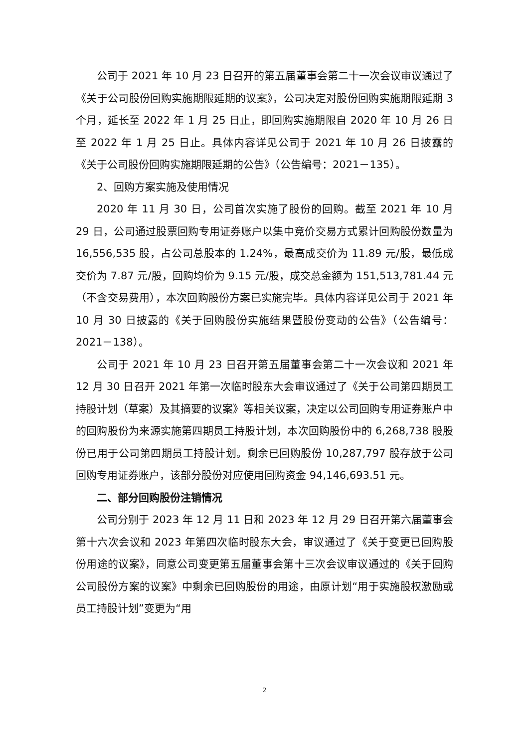公司于 2021 年 10 月 23 日召开的第五届董事会第二十一次会议审议通过了《关于公司股份回购实施期限延期的议案》，公司决定对股份回购实施期限延期 3 个月，延长至 2022 年 1 月 25 日止，即回购实施期限自 2020 年 10 月 26 日至 2022 年 1 月 25 日止。具体内容详见公司于 2021 年 10 月 26 日披露的《关于公司股份回购实施期限延期的公告》（公告编号：2021－135）。
2、回购方案实施及使用情况
2020 年 11 月 30 日，公司首次实施了股份的回购。截至 2021 年 10 月 29 日，公司通过股票回购专用证券账户以集中竞价交易方式累计回购股份数量为 16,556,535 股，占公司总股本的 1.24%，最高成交价为 11.89 元/股，最低成交价为 7.87 元/股，回购均价为 9.15 元/股，成交总金额为 151,513,781.44 元（不含交易费用），本次回购股份方案已实施完毕。具体内容详见公司于 2021 年 10 月 30 日披露的《关于回购股份实施结果暨股份变动的公告》（公告编号：2021－138）。
公司于 2021 年 10 月 23 日召开第五届董事会第二十一次会议和 2021 年 12 月 30 日召开 2021 年第一次临时股东大会审议通过了《关于公司第四期员工持股计划（草案）及其摘要的议案》等相关议案，决定以公司回购专用证券账户中的回购股份为来源实施第四期员工持股计划，本次回购股份中的 6,268,738 股股份已用于公司第四期员工持股计划。剩余已回购股份 10,287,797 股存放于公司回购专用证券账户，该部分股份对应使用回购资金 94,146,693.51 元。
二、部分回购股份注销情况
公司分别于 2023 年 12 月 11 日和 2023 年 12 月 29 日召开第六届董事会第十六次会议和 2023 年第四次临时股东大会，审议通过了《关于变更已回购股份用途的议案》，同意公司变更第五届董事会第十三次会议审议通过的《关于回购公司股份方案的议案》中剩余已回购股份的用途，由原计划“用于实施股权激励或员工持股计划”变更为“用
2